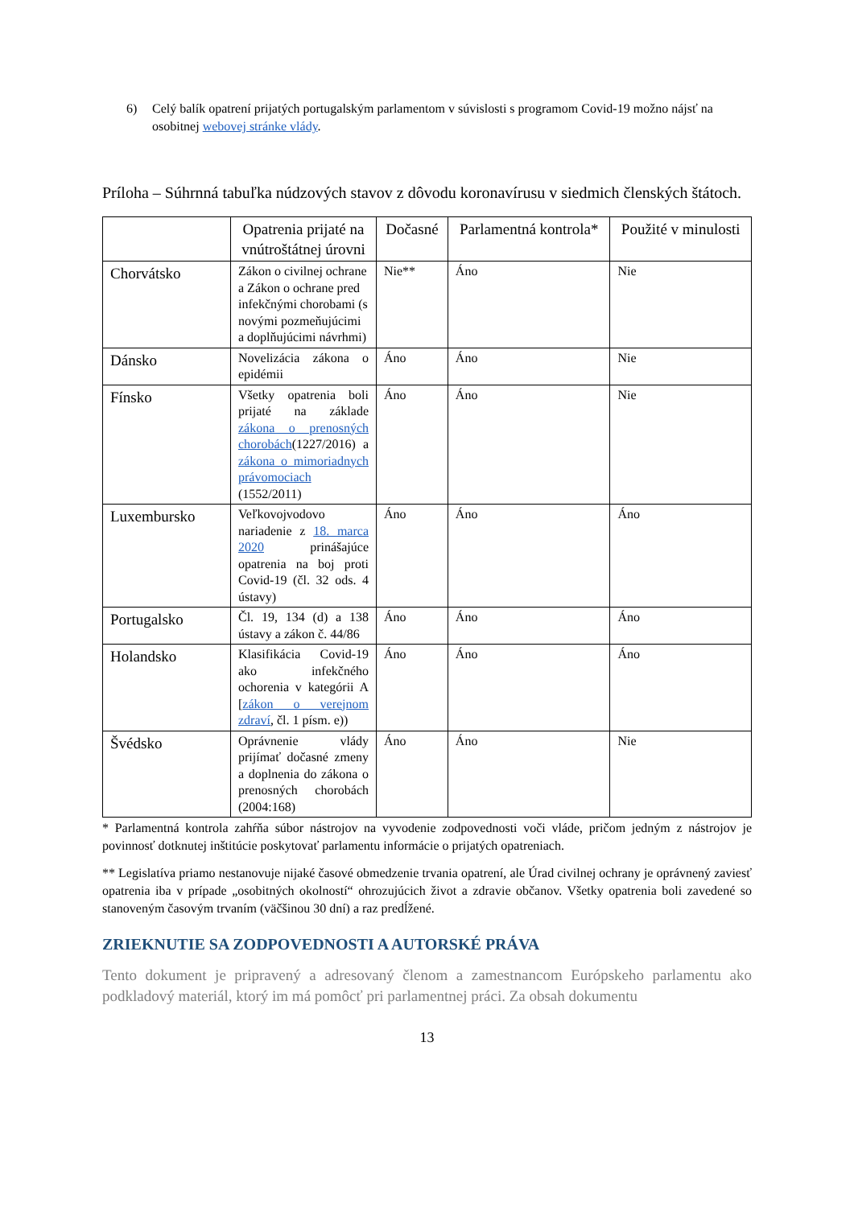6) Celý balík opatrení prijatých portugalským parlamentom v súvislosti s programom Covid-19 možno nájsť na osobitnej webovej stránke vlády.
Príloha – Súhrnná tabuľka núdzových stavov z dôvodu koronavírusu v siedmich členských štátoch.
| | Opatrenia prijaté na vnútroštátnej úrovni | Dočasné | Parlamentná kontrola* | Použité v minulosti |
| --- | --- | --- | --- | --- |
| Chorvátsko | Zákon o civilnej ochrane a Zákon o ochrane pred infekčnými chorobami (s novými pozmeňujúcimi a doplňujúcimi návrhmi) | Nie** | Áno | Nie |
| Dánsko | Novelizácia zákona o epidémii | Áno | Áno | Nie |
| Fínsko | Všetky opatrenia boli prijaté na základe zákona o prenosných chorobách (1227/2016) a zákona o mimoriadnych právomociach (1552/2011) | Áno | Áno | Nie |
| Luxembursko | Veľkovojvodovo nariadenie z 18. marca 2020 prinášajúce opatrenia na boj proti Covid-19 (čl. 32 ods. 4 ústavy) | Áno | Áno | Áno |
| Portugalsko | Čl. 19, 134 (d) a 138 ústavy a zákon č. 44/86 | Áno | Áno | Áno |
| Holandsko | Klasifikácia Covid-19 ako infekčného ochorenia v kategórii A [ zákon o verejnom zdraví , čl. 1 písm. e)) | Áno | Áno | Áno |
| Švédsko | Oprávnenie vlády prijímať dočasné zmeny a doplnenia do zákona o prenosných chorobách (2004:168) | Áno | Áno | Nie |
* Parlamentná kontrola zahŕňa súbor nástrojov na vyvodenie zodpovednosti voči vláde, pričom jedným z nástrojov je povinnosť dotknutej inštitúcie poskytovať parlamentu informácie o prijatých opatreniach.
** Legislatíva priamo nestanovuje nijaké časové obmedzenie trvania opatrení, ale Úrad civilnej ochrany je oprávnený zaviesť opatrenia iba v prípade „osobitných okolností“ ohrozujúcich život a zdravie občanov. Všetky opatrenia boli zavedené so stanoveným časovým trvaním (väčšinou 30 dní) a raz predĺžené.
ZRIEKNUTIE SA ZODPOVEDNOSTI A AUTORSKÉ PRÁVA
Tento dokument je pripravený a adresovaný členom a zamestnancom Európskeho parlamentu ako podkladový materiál, ktorý im má pomôcť pri parlamentnej práci. Za obsah dokumentu
13